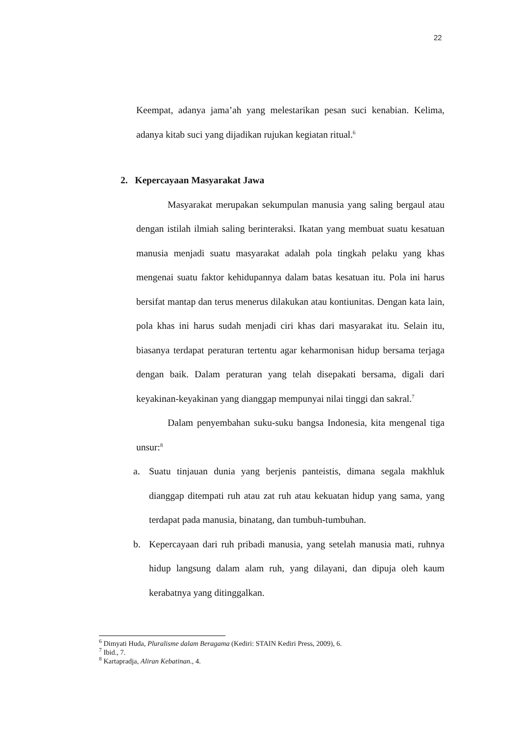22
Keempat, adanya jama’ah yang melestarikan pesan suci kenabian. Kelima, adanya kitab suci yang dijadikan rujukan kegiatan ritual.<sup>6</sup>
2. Kepercayaan Masyarakat Jawa
Masyarakat merupakan sekumpulan manusia yang saling bergaul atau dengan istilah ilmiah saling berinteraksi. Ikatan yang membuat suatu kesatuan manusia menjadi suatu masyarakat adalah pola tingkah pelaku yang khas mengenai suatu faktor kehidupannya dalam batas kesatuan itu. Pola ini harus bersifat mantap dan terus menerus dilakukan atau kontiunitas. Dengan kata lain, pola khas ini harus sudah menjadi ciri khas dari masyarakat itu. Selain itu, biasanya terdapat peraturan tertentu agar keharmonisan hidup bersama terjaga dengan baik. Dalam peraturan yang telah disepakati bersama, digali dari keyakinan-keyakinan yang dianggap mempunyai nilai tinggi dan sakral.<sup>7</sup>
Dalam penyembahan suku-suku bangsa Indonesia, kita mengenal tiga unsur:<sup>8</sup>
a. Suatu tinjauan dunia yang berjenis panteistis, dimana segala makhluk dianggap ditempati ruh atau zat ruh atau kekuatan hidup yang sama, yang terdapat pada manusia, binatang, dan tumbuh-tumbuhan.
b. Kepercayaan dari ruh pribadi manusia, yang setelah manusia mati, ruhnya hidup langsung dalam alam ruh, yang dilayani, dan dipuja oleh kaum kerabatnya yang ditinggalkan.
<sup>6</sup> Dimyati Huda, Pluralisme dalam Beragama (Kediri: STAIN Kediri Press, 2009), 6.
<sup>7</sup> Ibid., 7.
<sup>8</sup> Kartapradja, Aliran Kebatinan., 4.